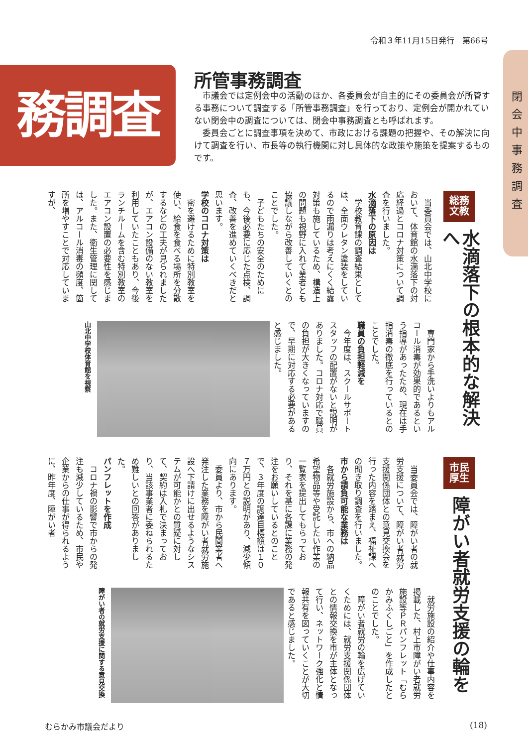令和３年11月15日発行　第66号
務調査
閉会中事務調査
所管事務調査
市議会では定例会中の活動のほか、各委員会が自主的にその委員会が所管する事務について調査する「所管事務調査」を行っており、定例会が開かれていない閉会中の調査については、閉会中事務調査とも呼ばれます。
委員会ごとに調査事項を決めて、市政における課題の把握や、その解決に向けて調査を行い、市長等の執行機関に対し具体的な政策や施策を提案するものです。
総務
文教
水滴落下の根本的な解決へ
当委員会では、山北中学校において、体育館の水滴落下の対応経過とコロナ対策について調査を行いました。
水滴落下の原因は
学校教育課の調査結果としては、全面ウレタン塗装をしているので雨漏りは考えにくく結露対策も施しているため、構造上の問題も視野に入れて業者とも協議しながら改善していくとのことでした。
子どもたちの安全のためにも、今後必要に応じた点検、調査、改善を進めていくべきだと思います。
学校のコロナ対策は
密を避けるために特別教室を使い、給食を食べる場所を分散するなどの工夫が見られましたが、エアコン設備のない教室を利用していたこともあり、今後ランチルームを含む特別教室のエアコン設置の必要性を感じました。また、衛生管理に関しては、アルコール消毒の頻度、箇所を増やすことで対応していますが、
専門家から手洗いよりもアルコール消毒が効果的であるという指導があったため、現在は手指消毒の徹底を行っているとのことでした。
職員の負担軽減を
今年度は、スクールサポートスタッフの配置がないと説明がありました。コロナ対応で職員の負担が大きくなっていますので、早期に対応する必要があると感じました。
山北中学校体育館を視察
市民
厚生
障がい者就労支援の輪を
当委員会では、障がい者の就労支援について、障がい者就労支援関係団体との意見交換会を行った内容を踏まえ、福祉課への聞き取り調査を行いました。
市から請負可能な業務は
各就労施設から、市への納品希望物品等や受託したい作業の一覧表を提出してもらっており、それを基に各課に業務の発注をお願いしているとのことで、３年度の調達目標額は１０７万円との説明があり、減少傾向にあります。
委員より、市から民間業者へ発注した業務を障がい者就労施設へ下請けに出せるようなシステムが可能かとの質疑に対して、契約は入札で決まっており、当該事業者に委ねられるため難しいとの回答がありました。
パンフレットを作成
コロナ禍の影響で市からの発注も減少しているため、市民や企業からの仕事が得られるように、昨年度、障がい者
就労施設の紹介や仕事内容を掲載した、村上市障がい者就労施設等ＰＲパンフレット「むらかみふくしごと」を作成したとのことでした。
障がい者就労の輪を広げていくためには、就労支援関係団体との情報交換を市が主体となって行い、ネットワーク強化と情報共有を図っていくことが大切であると感じました。
障がい者の就労支援に関する意見交換
むらかみ市議会だより (18)